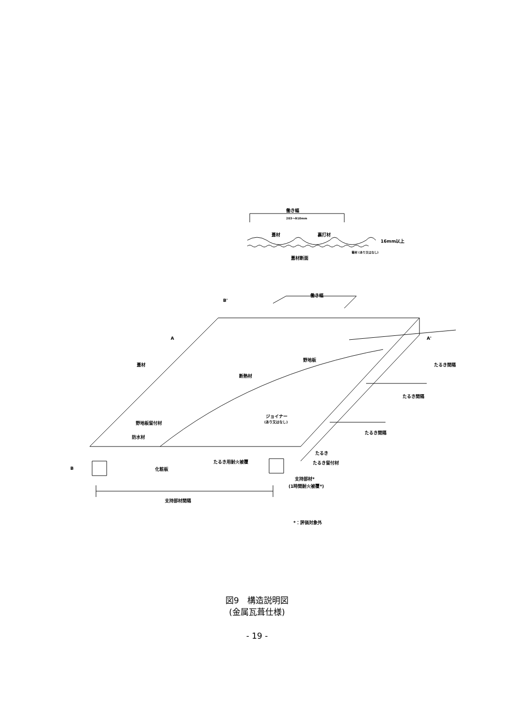働き幅
203～910mm
葺材
裏打材
16mm以上
葺材断面
葺材 (あり又はなし)
働き幅
B'
A
A'
葺材
野地板
断熱材
ジョイナー
(あり又はなし)
野地板留付材
防水材
たるき
たるき用耐火被覆
たるき留付材
B
化粧板
支持部材*
(1時間耐火被覆*)
支持部材間隔
*：評価対象外
たるき間隔
たるき間隔
たるき間隔
図9　構造説明図
(金属瓦葺仕様)
- 19 -